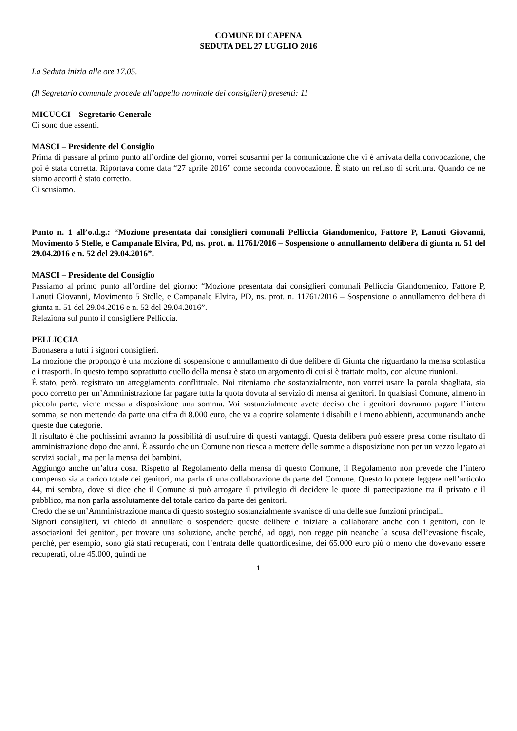COMUNE DI CAPENA
SEDUTA DEL 27 LUGLIO 2016
La Seduta inizia alle ore 17.05.
(Il Segretario comunale procede all’appello nominale dei consiglieri) presenti: 11
MICUCCI – Segretario Generale
Ci sono due assenti.
MASCI – Presidente del Consiglio
Prima di passare al primo punto all’ordine del giorno, vorrei scusarmi per la comunicazione che vi è arrivata della convocazione, che poi è stata corretta. Riportava come data “27 aprile 2016” come seconda convocazione. È stato un refuso di scrittura. Quando ce ne siamo accorti è stato corretto.
Ci scusiamo.
Punto n. 1 all’o.d.g.: “Mozione presentata dai consiglieri comunali Pelliccia Giandomenico, Fattore P, Lanuti Giovanni, Movimento 5 Stelle, e Campanale Elvira, Pd, ns. prot. n. 11761/2016 – Sospensione o annullamento delibera di giunta n. 51 del 29.04.2016 e n. 52 del 29.04.2016”.
MASCI – Presidente del Consiglio
Passiamo al primo punto all’ordine del giorno: “Mozione presentata dai consiglieri comunali Pelliccia Giandomenico, Fattore P, Lanuti Giovanni, Movimento 5 Stelle, e Campanale Elvira, PD, ns. prot. n. 11761/2016 – Sospensione o annullamento delibera di giunta n. 51 del 29.04.2016 e n. 52 del 29.04.2016”.
Relaziona sul punto il consigliere Pelliccia.
PELLICCIA
Buonasera a tutti i signori consiglieri.
La mozione che propongo è una mozione di sospensione o annullamento di due delibere di Giunta che riguardano la mensa scolastica e i trasporti. In questo tempo soprattutto quello della mensa è stato un argomento di cui si è trattato molto, con alcune riunioni.
È stato, però, registrato un atteggiamento conflittuale. Noi riteniamo che sostanzialmente, non vorrei usare la parola sbagliata, sia poco corretto per un’Amministrazione far pagare tutta la quota dovuta al servizio di mensa ai genitori. In qualsiasi Comune, almeno in piccola parte, viene messa a disposizione una somma. Voi sostanzialmente avete deciso che i genitori dovranno pagare l’intera somma, se non mettendo da parte una cifra di 8.000 euro, che va a coprire solamente i disabili e i meno abbienti, accumunando anche queste due categorie.
Il risultato è che pochissimi avranno la possibilità di usufruire di questi vantaggi. Questa delibera può essere presa come risultato di amministrazione dopo due anni. È assurdo che un Comune non riesca a mettere delle somme a disposizione non per un vezzo legato ai servizi sociali, ma per la mensa dei bambini.
Aggiungo anche un’altra cosa. Rispetto al Regolamento della mensa di questo Comune, il Regolamento non prevede che l’intero compenso sia a carico totale dei genitori, ma parla di una collaborazione da parte del Comune. Questo lo potete leggere nell’articolo 44, mi sembra, dove si dice che il Comune si può arrogare il privilegio di decidere le quote di partecipazione tra il privato e il pubblico, ma non parla assolutamente del totale carico da parte dei genitori.
Credo che se un’Amministrazione manca di questo sostegno sostanzialmente svanisce di una delle sue funzioni principali.
Signori consiglieri, vi chiedo di annullare o sospendere queste delibere e iniziare a collaborare anche con i genitori, con le associazioni dei genitori, per trovare una soluzione, anche perché, ad oggi, non regge più neanche la scusa dell’evasione fiscale, perché, per esempio, sono già stati recuperati, con l’entrata delle quattordicesime, dei 65.000 euro più o meno che dovevano essere recuperati, oltre 45.000, quindi ne
1